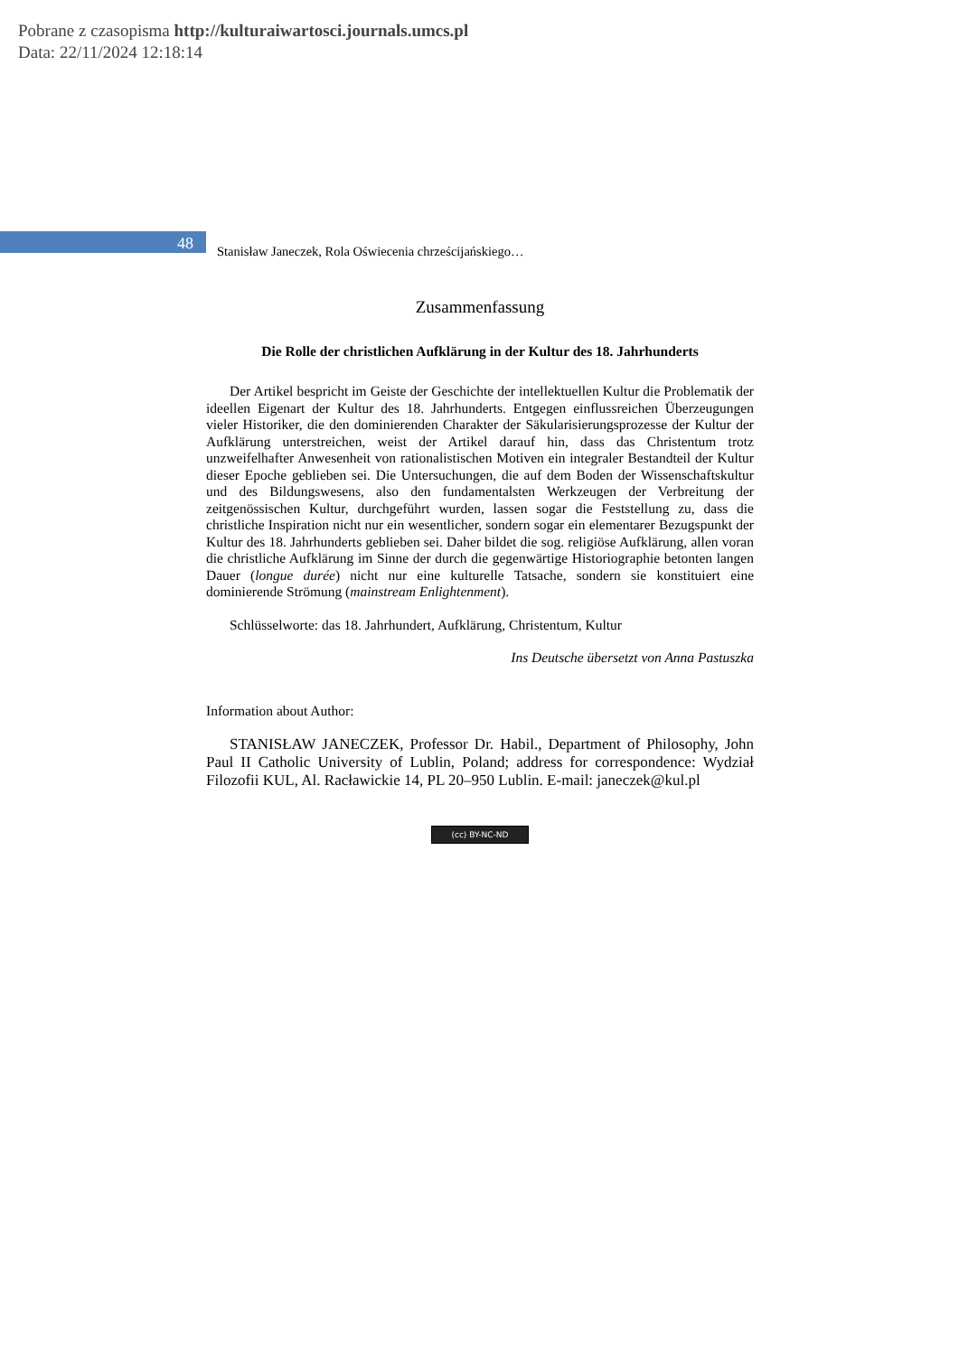Pobrane z czasopisma http://kulturaiwartosci.journals.umcs.pl
Data: 22/11/2024 12:18:14
48
Stanisław Janeczek, Rola Oświecenia chrześcijańskiego…
Zusammenfassung
Die Rolle der christlichen Aufklärung in der Kultur des 18. Jahrhunderts
Der Artikel bespricht im Geiste der Geschichte der intellektuellen Kultur die Problematik der ideellen Eigenart der Kultur des 18. Jahrhunderts. Entgegen einflussreichen Überzeugungen vieler Historiker, die den dominierenden Charakter der Säkularisierungsprozesse der Kultur der Aufklärung unterstreichen, weist der Artikel darauf hin, dass das Christentum trotz unzweifelhafter Anwesenheit von rationalistischen Motiven ein integraler Bestandteil der Kultur dieser Epoche geblieben sei. Die Untersuchungen, die auf dem Boden der Wissenschaftskultur und des Bildungswesens, also den fundamentalsten Werkzeugen der Verbreitung der zeitgenössischen Kultur, durchgeführt wurden, lassen sogar die Feststellung zu, dass die christliche Inspiration nicht nur ein wesentlicher, sondern sogar ein elementarer Bezugspunkt der Kultur des 18. Jahrhunderts geblieben sei. Daher bildet die sog. religiöse Aufklärung, allen voran die christliche Aufklärung im Sinne der durch die gegenwärtige Historiographie betonten langen Dauer (longue durée) nicht nur eine kulturelle Tatsache, sondern sie konstituiert eine dominierende Strömung (mainstream Enlightenment).
Schlüsselworte: das 18. Jahrhundert, Aufklärung, Christentum, Kultur
Ins Deutsche übersetzt von Anna Pastuszka
Information about Author:
STANISŁAW JANECZEK, Professor Dr. Habil., Department of Philosophy, John Paul II Catholic University of Lublin, Poland; address for correspondence: Wydział Filozofii KUL, Al. Racławickie 14, PL 20–950 Lublin. E-mail: janeczek@kul.pl
(cc) BY-NC-ND